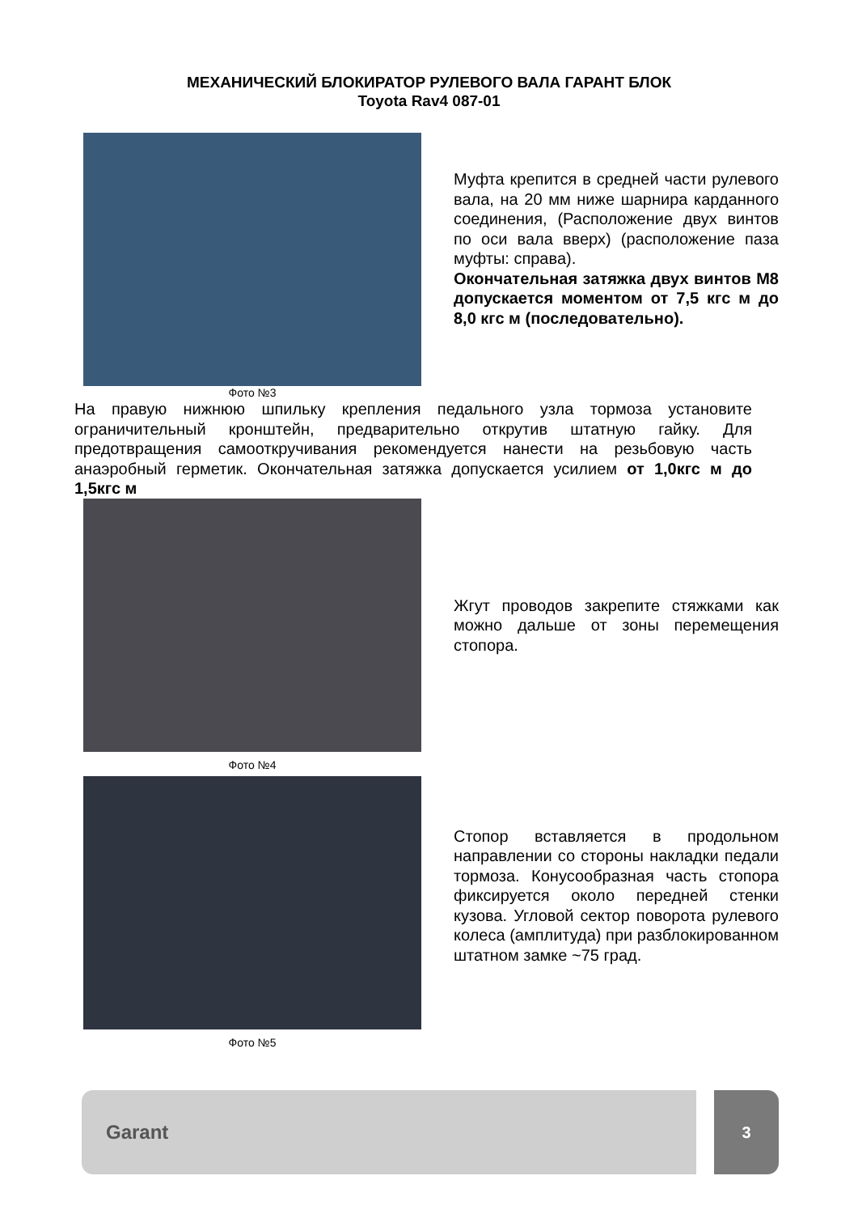МЕХАНИЧЕСКИЙ БЛОКИРАТОР РУЛЕВОГО ВАЛА ГАРАНТ БЛОК
Toyota Rav4 087-01
Муфта крепится в средней части рулевого вала, на 20 мм ниже шарнира карданного соединения, (Расположение двух винтов по оси вала вверх) (расположение паза муфты: справа).
Окончательная затяжка двух винтов М8 допускается моментом от 7,5 кгс м до 8,0 кгс м (последовательно).
Фото №3
На правую нижнюю шпильку крепления педального узла тормоза установите ограничительный кронштейн, предварительно открутив штатную гайку. Для предотвращения самооткручивания рекомендуется нанести на резьбовую часть анаэробный герметик. Окончательная затяжка допускается усилием от 1,0кгс м до 1,5кгс м
Жгут проводов закрепите стяжками как можно дальше от зоны перемещения стопора.
Фото №4
Стопор вставляется в продольном направлении со стороны накладки педали тормоза. Конусообразная часть стопора фиксируется около передней стенки кузова. Угловой сектор поворота рулевого колеса (амплитуда) при разблокированном штатном замке ~75 град.
Фото №5
Garant
3